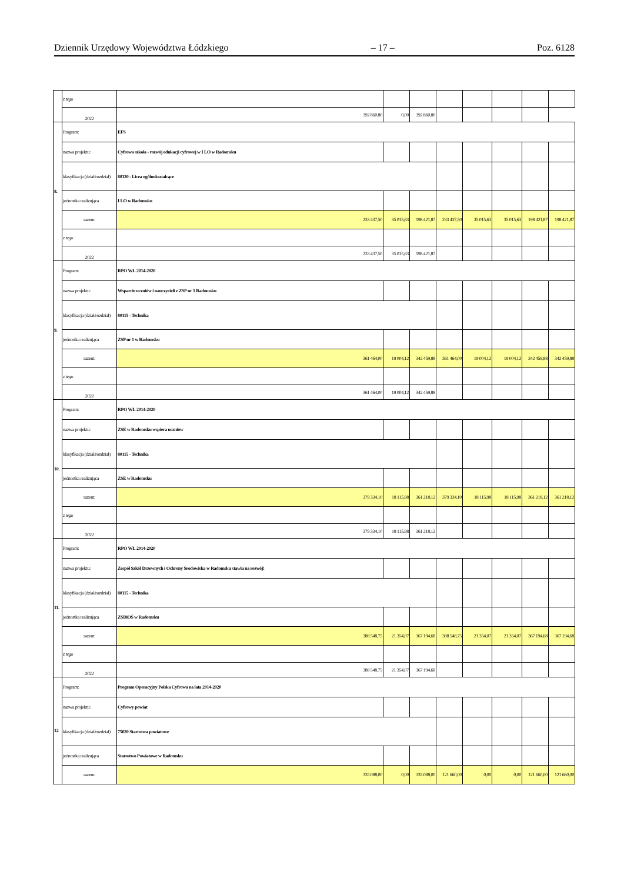Dziennik Urzędowy Województwa Łódzkiego – 17 – Poz. 6128
| | z tego | | | | | | | | |
| | 2022 | 392 860,80 | 0,00 | 392 860,80 | | | | | |
| 8. | Program: | EFS | | | | | | | |
| | nazwa projektu: | Cyfrowa szkoła - rozwój edukacji cyfrowej w I LO w Radomsku | | | | | | | |
| | klasyfikacja (dział/rozdział) | 80120 - Licea ogólnokształcące | | | | | | | |
| | jednostka realizująca | I LO w Radomsku | | | | | | | |
| | razem: | 233 437,50 | 35 015,63 | 198 421,87 | 233 437,50 | 35 015,63 | 35 015,63 | 198 421,87 | 198 421,87 |
| | z tego | | | | | | | | |
| | 2022 | 233 437,50 | 35 015,63 | 198 421,87 | | | | | |
| 9. | Program: | RPO WŁ 2014-2020 | | | | | | | |
| | nazwa projektu: | Wsparcie uczniów i nauczycieli z ZSP nr 1 Radomsku | | | | | | | |
| | klasyfikacja (dział/rozdział) | 80115 - Technika | | | | | | | |
| | jednostka realizująca | ZSP nr 1 w Radomsku | | | | | | | |
| | razem: | 361 464,00 | 19 004,12 | 342 459,88 | 361 464,00 | 19 004,12 | 19 004,12 | 342 459,88 | 342 459,88 |
| | z tego | | | | | | | | |
| | 2022 | 361 464,00 | 19 004,12 | 342 459,88 | | | | | |
| 10. | Program: | RPO WŁ 2014-2020 | | | | | | | |
| | nazwa projektu: | ZSE w Radomsku wspiera uczniów | | | | | | | |
| | klasyfikacja (dział/rozdział) | 80115 - Technika | | | | | | | |
| | jednostka realizująca | ZSE w Radomsku | | | | | | | |
| | razem: | 379 334,10 | 18 115,98 | 361 218,12 | 379 334,10 | 18 115,98 | 18 115,98 | 361 218,12 | 361 218,12 |
| | z tego | | | | | | | | |
| | 2022 | 379 334,10 | 18 115,98 | 361 218,12 | | | | | |
| 11. | Program: | RPO WŁ 2014-2020 | | | | | | | |
| | nazwa projektu: | Zespół Szkół Drzewnych i Ochrony Środowiska w Radomsku stawia na rozwój! | | | | | | | |
| | klasyfikacja (dział/rozdział) | 80115 - Technika | | | | | | | |
| | jednostka realizująca | ZSDiOŚ w Radomsku | | | | | | | |
| | razem: | 388 548,75 | 21 354,07 | 367 194,68 | 388 548,75 | 21 354,07 | 21 354,07 | 367 194,68 | 367 194,68 |
| | z tego | | | | | | | | |
| | 2022 | 388 548,75 | 21 354,07 | 367 194,68 | | | | | |
| 12 | Program: | Program Operacyjny Polska Cyfrowa na lata 2014-2020 | | | | | | | |
| | nazwa projektu: | Cyfrowy powiat | | | | | | | |
| | klasyfikacja (dział/rozdział) | 75020 Starostwa powiatowe | | | | | | | |
| | jednostka realizująca | Starostwo Powiatowe w Radomsku | | | | | | | |
| | razem: | 335 088,00 | 0,00 | 335 088,00 | 121 660,00 | 0,00 | 0,00 | 121 660,00 | 121 660,00 |